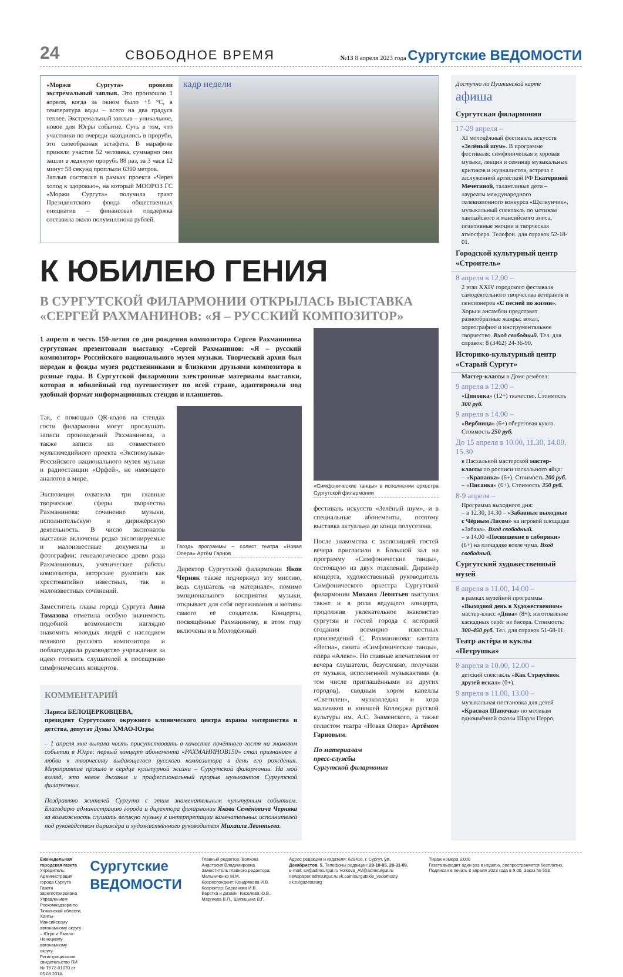24 СВОБОДНОЕ ВРЕМЯ №13 8 апреля 2023 года Сургутские ВЕДОМОСТИ
«Моржи Сургута» провели экстремальный заплыв. Это произошло 1 апреля, когда за окном было +5 °C, а температура воды – всего на два градуса теплее. Экстремальный заплыв – уникальное, новое для Югры событие. Суть в том, что участники по очереди находились в проруби, это своеобразная эстафета. В марафоне приняли участие 52 человека, суммарно они зашли в ледяную прорубь 88 раз, за 3 часа 12 минут 58 секунд проплыли 6300 метров.
Заплыв состоялся в рамках проекта «Через холод к здоровью», на который МООРОЗ ГС «Моржи Сургута» получила грант Президентского фонда общественных инициатив – финансовая поддержка составила около полумиллиона рублей.
кадр недели
К ЮБИЛЕЮ ГЕНИЯ
В СУРГУТСКОЙ ФИЛАРМОНИИ ОТКРЫЛАСЬ ВЫСТАВКА «СЕРГЕЙ РАХМАНИНОВ: «Я – РУССКИЙ КОМПОЗИТОР»
1 апреля в честь 150-летия со дня рождения композитора Сергея Рахманинова сургутянам презентовали выставку «Сергей Рахманинов: «Я – русский композитор» Российского национального музея музыки. Творческий архив был передан в фонды музея родственниками и близкими друзьями композитора в разные годы. В Сургутской филармонии электронные материалы выставки, которая в юбилейный год путешествует по всей стране, адаптировали под удобный формат информационных стендов и планшетов.
Так, с помощью QR-кодов на стендах гости филармонии могут прослушать записи произведений Рахманинова, а также записи из совместного мультимедийного проекта «Экспомузыка» Российского национального музея музыки и радиостанции «Орфей», не имеющего аналогов в мире.
Экспозиция охватила три главные творческие сферы творчества Рахманинова: сочинение музыки, исполнительскую и дирижёрскую деятельность. В число экспонатов выставки включены редко экспонируемые и малоизвестные документы и фотографии: генеалогическое древо рода Рахманиновых, ученические работы композитора, авторские рукописи как хрестоматийно известных, так и малоизвестных сочинений.
Заместитель главы города Сургута Анна Томазова отметила особую значимость подобной возможности наглядно знакомить молодых людей с наследием великого русского композитора и поблагодарила руководство учреждения за идею готовить слушателей к посещению симфонических концертов.
Гвоздь программы – солист театра «Новая Опера» Артём Гарнов
Директор Сургутской филармонии Яков Черняк также подчеркнул эту миссию, ведь слушатель «в материале», помимо эмоционального восприятия музыки, открывает для себя переживания и мотивы самого её создателя. Концерты, посвящённые Рахманинову, в этом году включены и в Молодёжный
КОММЕНТАРИЙ
Лариса БЕЛОЦЕРКОВЦЕВА,
президент Сургутского окружного клинического центра охраны материнства и детства, депутат Думы ХМАО-Югры
– 1 апреля мне выпала честь присутствовать в качестве почётного гостя на знаковом событии в Югре: первый концерт абонемента «РАХМАНИНОВ150» стал признанием в любви к творчеству выдающегося русского композитора в день его рождения. Мероприятие прошло в сердце культурной жизни – Сургутской филармонии. На мой взгляд, это новое дыхание и профессиональный прорыв музыкантов Сургутской филармонии.
Поздравляю жителей Сургута с этим знаменательным культурным событием. Благодарю администрацию города и директора филармонии Якова Семёновича Черняка за возможность слушать великую музыку в интерпретации замечательных исполнителей под руководством дирижёра и художественного руководителя Михаила Леонтьева.
«Симфонические танцы» в исполнении оркестра Сургутской филармонии
фестиваль искусств «Зелёный шум», и в специальные абонементы, поэтому выставка актуальна до конца полусезона.
После знакомства с экспозицией гостей вечера пригласили в Большой зал на программу «Симфонические танцы», состоящую из двух отделений. Дирижёр концерта, художественный руководитель Симфонического оркестра Сургутской филармонии Михаил Леонтьев выступил также и в роли ведущего концерта, продолжив увлекательное знакомство сургутян и гостей города с историей создания всемирно известных произведений С. Рахманинова: кантата «Весна», сюита «Симфонические танцы», опера «Алеко». Но главные впечатления от вечера слушатели, безусловно, получили от музыки, исполненной музыкантами (в том числе приглашёнными из других городов), сводным хором капеллы «Светилен», музколледжа и хора мальчиков и юношей Колледжа русской культуры им. А.С. Знаменского, а также солистом театра «Новая Опера» Артёмом Гарновым.
По материалам
пресс-службы
Сургутской филармонии
Доступно по Пушкинской карте афиша
Сургутская филармония
17-29 апреля –
XI молодёжный фестиваль искусств «Зелёный шум». В программе фестиваля: симфоническая и хоровая музыка, лекция и семинар музыкальных критиков и журналистов, встреча с заслуженной артисткой РФ Екатериной Мечетиной, талантливые дети – лауреаты международного телевизионного конкурса «Щелкунчик», музыкальный спектакль по мотивам хантыйского и мансийского эпоса, позитивные эмоции и творческая атмосфера. Телефон. для справок 52-18-01.
Городской культурный центр «Строитель»
8 апреля в 12.00 –
2 этап XXIV городского фестиваля самодеятельного творчества ветеранов и пенсионеров «С песней по жизни». Хоры и ансамбли представят разнообразные жанры: вокал, хореографию и инструментальное творчество. Вход свободный. Тел. для справок: 8 (3462) 24-36-90.
Историко-культурный центр «Старый Сургут»
Мастер-классы в Доме ремёсел:
9 апреля в 12.00 –
«Циновка» (12+) ткачество. Стоимость 300 руб.
9 апреля в 14.00 –
«Вербница» (6+) обереговая кукла. Стоимость 250 руб.
До 15 апреля в 10.00, 11.30, 14.00, 15.30
в Пасхальной мастерской мастер-классы по росписи пасхального яйца:
– «Крапанка» (6+). Стоимость 200 руб.
– «Писанка» (6+). Стоимость 350 руб.
8-9 апреля –
Программа выходного дня:
– в 12.30, 14.30 – «Забавные выходные с Чёрным Лисом» на игровой площадке «Забава». Вход свободный.
– в 14.00 «Посвящение в сибиряки» (6+) на площадке возле чума. Вход свободный.
Сургутский художественный музей
8 апреля в 11.00, 14.00 –
в рамках музейной программы «Выходной день в Художественном» мастер-класс «Дива» (8+): изготовление каскадных серёг из бисера. Стоимость: 300-450 руб. Тел. для справок 51-68-11.
Театр актёра и куклы «Петрушка»
8 апреля в 10.00, 12.00 –
детский спектакль «Как Страусёнок друзей искал» (0+).
9 апреля в 11.00, 13.00 –
музыкальная постановка для детей «Красная Шапочка» по мотивам одноимённой сказки Шарля Перро.
Еженедельная городская газета
Учредитель: Администрация города Сургута
Газета зарегистрирована Управлением Роскомнадзора по Тюменской области, Ханты-Мансийскому автономному округу – Югре и Ямало-Ненецкому автономному округу. Регистрационное свидетельство ПИ № ТУ72-01070 от 05.03.2014.
Сургутские ВЕДОМОСТИ
Главный редактор: Волкова Анастасия Владимировна
Заместитель главного редактора: Мельниченко М.М.
Корреспондент: Кондрякова И.В. Корректор: Барканова И.В.
Верстка и дизайн: Киселева Ю.В., Маргиева В.П., Шипицына В.Г.
Адрес редакции и издателя: 628416, г. Сургут, ул. Декабристов, 5. Телефоны редакции: 28-10-05, 28-31-09.
e-mail: sv@admsurgut.ru Volkova_AV@admsurgut.ru
newspaper.admsurgut.ru vk.com/surgutskie_vedomosty ok.ru/gazetasurg
Тираж номера 3.000
Газета выходит один раз в неделю, распространяется бесплатно. Подписан в печать 8 апреля 2023 года в 9.00. Заказ № 558.